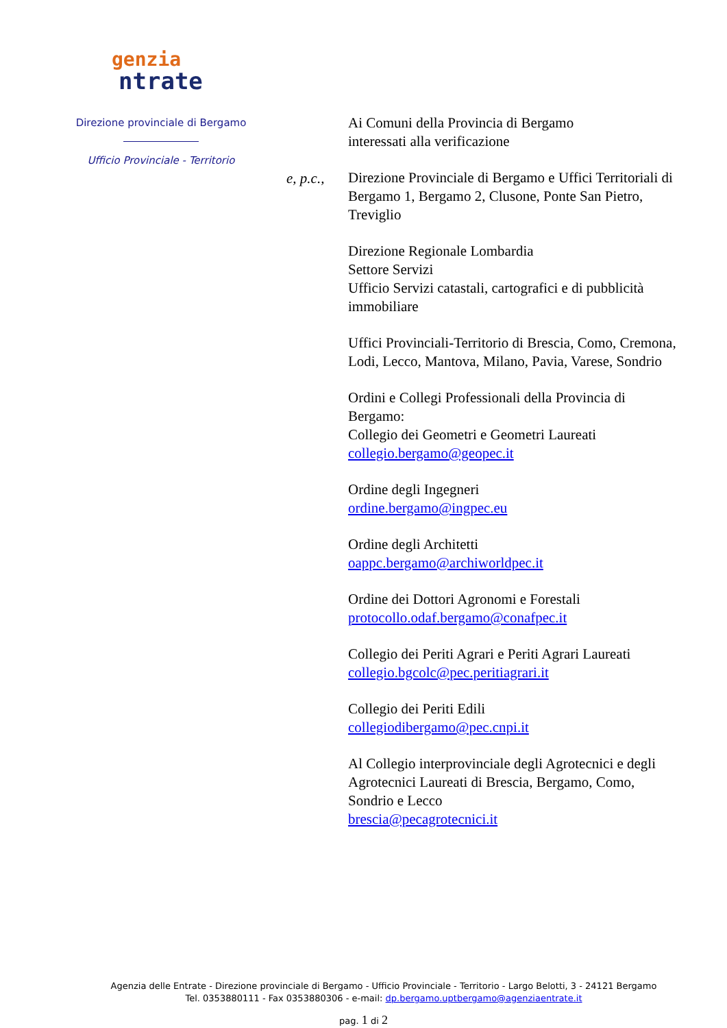genzia
ntrate
Direzione provinciale di Bergamo
Ufficio Provinciale - Territorio
e, p.c.,
Ai Comuni della Provincia di Bergamo
interessati alla verificazione
Direzione Provinciale di Bergamo e Uffici Territoriali di Bergamo 1, Bergamo 2, Clusone, Ponte San Pietro, Treviglio
Direzione Regionale Lombardia
Settore Servizi
Ufficio Servizi catastali, cartografici e di pubblicità immobiliare
Uffici Provinciali-Territorio di Brescia, Como, Cremona, Lodi, Lecco, Mantova, Milano, Pavia, Varese, Sondrio
Ordini e Collegi Professionali della Provincia di Bergamo:
Collegio dei Geometri e Geometri Laureati
collegio.bergamo@geopec.it
Ordine degli Ingegneri
ordine.bergamo@ingpec.eu
Ordine degli Architetti
oappc.bergamo@archiworldpec.it
Ordine dei Dottori Agronomi e Forestali
protocollo.odaf.bergamo@conafpec.it
Collegio dei Periti Agrari e Periti Agrari Laureati
collegio.bgcolc@pec.peritiagrari.it
Collegio dei Periti Edili
collegiodibergamo@pec.cnpi.it
Al Collegio interprovinciale degli Agrotecnici e degli Agrotecnici Laureati di Brescia, Bergamo, Como, Sondrio e Lecco
brescia@pecagrotecnici.it
Agenzia delle Entrate - Direzione provinciale di Bergamo - Ufficio Provinciale - Territorio - Largo Belotti, 3 - 24121 Bergamo Tel. 0353880111 - Fax 0353880306 - e-mail: dp.bergamo.uptbergamo@agenziaentrate.it
pag. 1 di 2